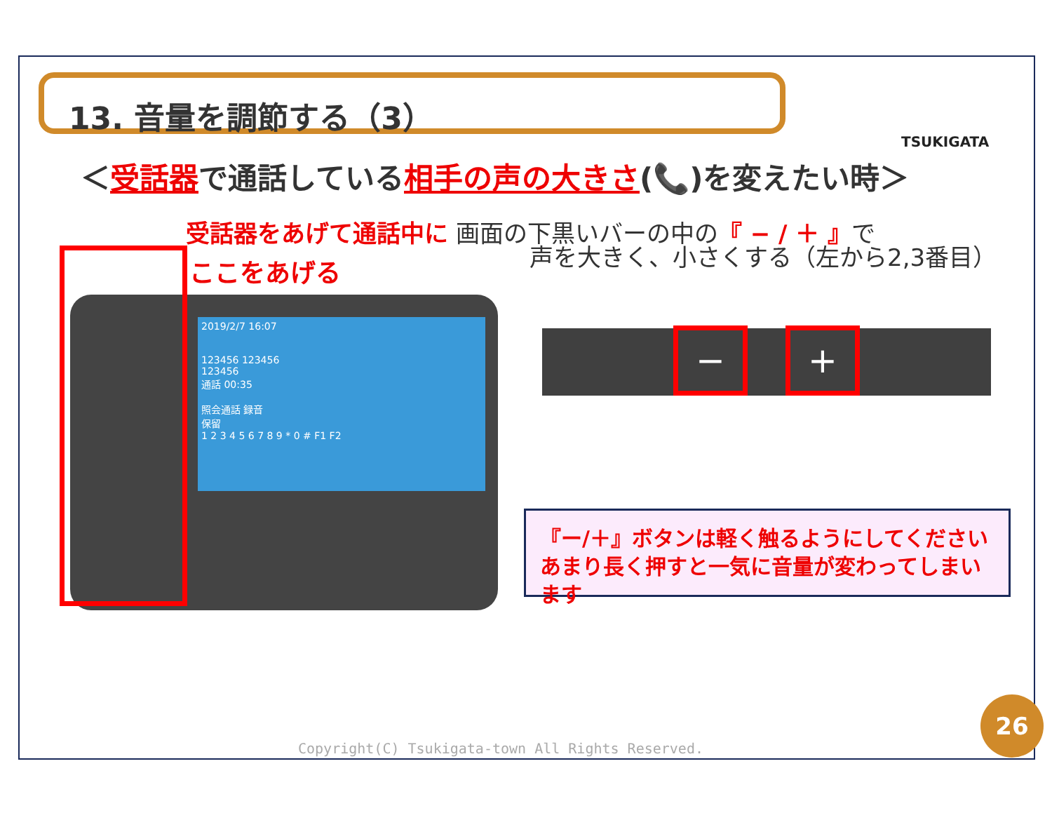13. 音量を調節する（3）
TSUKIGATA
＜受話器で通話している相手の声の大きさ(📞)を変えたい時＞
受話器をあげて通話中に 画面の下黒いバーの中の『 − / ＋ 』で
声を大きく、小さくする（左から2,3番目）
ここをあげる
2019/2/7 16:07
123456 123456
123456
通話 00:35
照会通話 録音
保留
1 2 3 4 5 6 7 8 9 * 0 # F1 F2
− +
『ー/＋』ボタンは軽く触るようにしてください
あまり長く押すと一気に音量が変わってしまいます
Copyright(C) Tsukigata-town All Rights Reserved.
26